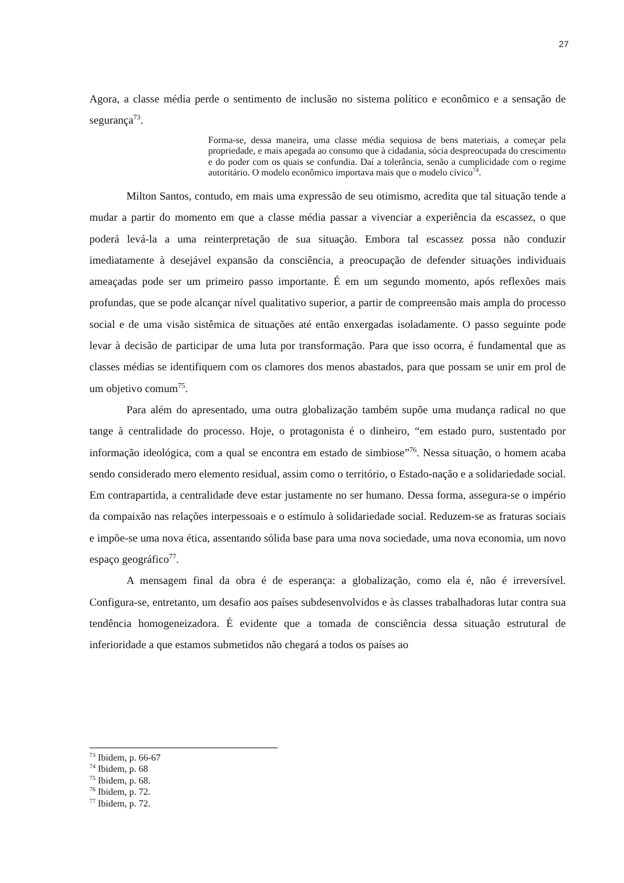27
Agora, a classe média perde o sentimento de inclusão no sistema político e econômico e a sensação de segurança<sup>73</sup>.
Forma-se, dessa maneira, uma classe média sequiosa de bens materiais, a começar pela propriedade, e mais apegada ao consumo que à cidadania, sócia despreocupada do crescimento e do poder com os quais se confundia. Daí a tolerância, senão a cumplicidade com o regime autoritário. O modelo econômico importava mais que o modelo cívico<sup>74</sup>.
Milton Santos, contudo, em mais uma expressão de seu otimismo, acredita que tal situação tende a mudar a partir do momento em que a classe média passar a vivenciar a experiência da escassez, o que poderá levá-la a uma reinterpretação de sua situação. Embora tal escassez possa não conduzir imediatamente à desejável expansão da consciência, a preocupação de defender situações individuais ameaçadas pode ser um primeiro passo importante. É em um segundo momento, após reflexões mais profundas, que se pode alcançar nível qualitativo superior, a partir de compreensão mais ampla do processo social e de uma visão sistêmica de situações até então enxergadas isoladamente. O passo seguinte pode levar à decisão de participar de uma luta por transformação. Para que isso ocorra, é fundamental que as classes médias se identifiquem com os clamores dos menos abastados, para que possam se unir em prol de um objetivo comum<sup>75</sup>.
Para além do apresentado, uma outra globalização também supõe uma mudança radical no que tange à centralidade do processo. Hoje, o protagonista é o dinheiro, “em estado puro, sustentado por informação ideológica, com a qual se encontra em estado de simbiose”<sup>76</sup>. Nessa situação, o homem acaba sendo considerado mero elemento residual, assim como o território, o Estado-nação e a solidariedade social. Em contrapartida, a centralidade deve estar justamente no ser humano. Dessa forma, assegura-se o império da compaixão nas relações interpessoais e o estímulo à solidariedade social. Reduzem-se as fraturas sociais e impõe-se uma nova ética, assentando sólida base para uma nova sociedade, uma nova economia, um novo espaço geográfico<sup>77</sup>.
A mensagem final da obra é de esperança: a globalização, como ela é, não é irreversível. Configura-se, entretanto, um desafio aos países subdesenvolvidos e às classes trabalhadoras lutar contra sua tendência homogeneizadora. É evidente que a tomada de consciência dessa situação estrutural de inferioridade a que estamos submetidos não chegará a todos os países ao
<sup>73</sup> Ibidem, p. 66-67
<sup>74</sup> Ibidem, p. 68
<sup>75</sup> Ibidem, p. 68.
<sup>76</sup> Ibidem, p. 72.
<sup>77</sup> Ibidem, p. 72.